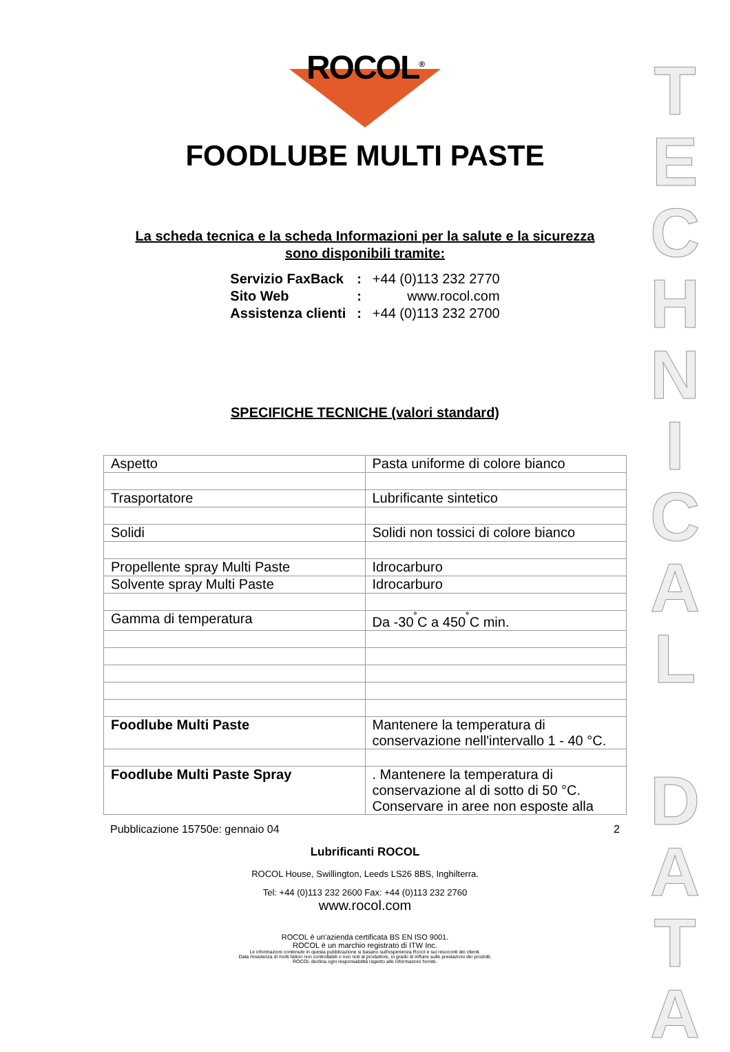ROCOL<sup>®</sup>
FOODLUBE MULTI PASTE
La scheda tecnica e la scheda Informazioni per la salute e la sicurezza
sono disponibili tramite:
| Servizio FaxBack | : | +44 (0)113 232 2770 |
| Sito Web | : | www.rocol.com |
| Assistenza clienti | : | +44 (0)113 232 2700 |
SPECIFICHE TECNICHE (valori standard)
| Aspetto | Pasta uniforme di colore bianco |
| Trasportatore | Lubrificante sintetico |
| Solidi | Solidi non tossici di colore bianco |
| Propellente spray Multi Paste | Idrocarburo |
| Solvente spray Multi Paste | Idrocarburo |
| Gamma di temperatura | Da -30<sup>˚</sup>C a 450<sup>˚</sup>C min. |
| Foodlube Multi Paste | Mantenere la temperatura di conservazione nell'intervallo 1 - 40 °C. |
| Foodlube Multi Paste Spray | . Mantenere la temperatura di conservazione al di sotto di 50 °C. Conservare in aree non esposte alla |
Pubblicazione 15750e: gennaio 04 2
Lubrificanti ROCOL
ROCOL House, Swillington, Leeds LS26 8BS, Inghilterra.
Tel: +44 (0)113 232 2600 Fax: +44 (0)113 232 2760
www.rocol.com
ROCOL è un'azienda certificata BS EN ISO 9001.
ROCOL è un marchio registrato di ITW Inc.
Le informazioni contenute in questa pubblicazione si basano sull'esperienza Rocol e sui resoconti dei clienti.
Data l'esistenza di molti fattori non controllabili o non noti al produttore, in grado di influire sulle prestazioni dei prodotti,
ROCOL declina ogni responsabilità rispetto alle informazioni fornite.
T
E
C
H
N
I
C
A
L
D
A
T
A